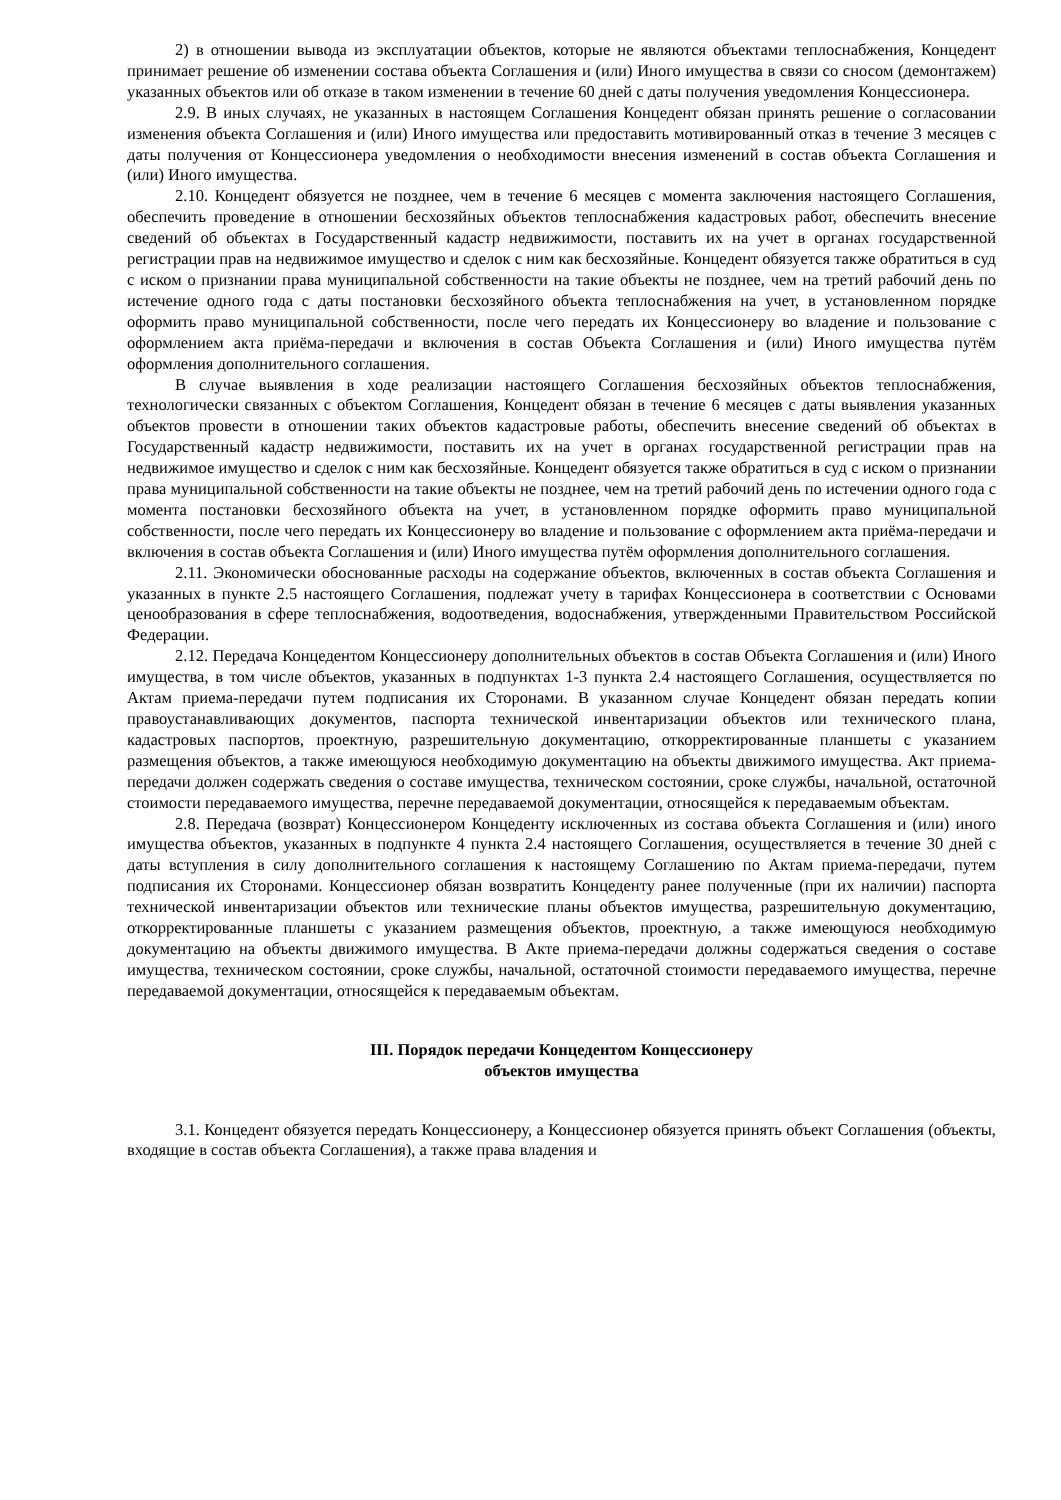2) в отношении вывода из эксплуатации объектов, которые не являются объектами теплоснабжения, Концедент принимает решение об изменении состава объекта Соглашения и (или) Иного имущества в связи со сносом (демонтажем) указанных объектов или об отказе в таком изменении в течение 60 дней с даты получения уведомления Концессионера.
2.9. В иных случаях, не указанных в настоящем Соглашения Концедент обязан принять решение о согласовании изменения объекта Соглашения и (или) Иного имущества или предоставить мотивированный отказ в течение 3 месяцев с даты получения от Концессионера уведомления о необходимости внесения изменений в состав объекта Соглашения и (или) Иного имущества.
2.10. Концедент обязуется не позднее, чем в течение 6 месяцев с момента заключения настоящего Соглашения, обеспечить проведение в отношении бесхозяйных объектов теплоснабжения кадастровых работ, обеспечить внесение сведений об объектах в Государственный кадастр недвижимости, поставить их на учет в органах государственной регистрации прав на недвижимое имущество и сделок с ним как бесхозяйные. Концедент обязуется также обратиться в суд с иском о признании права муниципальной собственности на такие объекты не позднее, чем на третий рабочий день по истечение одного года с даты постановки бесхозяйного объекта теплоснабжения на учет, в установленном порядке оформить право муниципальной собственности, после чего передать их Концессионеру во владение и пользование с оформлением акта приёма-передачи и включения в состав Объекта Соглашения и (или) Иного имущества путём оформления дополнительного соглашения.
В случае выявления в ходе реализации настоящего Соглашения бесхозяйных объектов теплоснабжения, технологически связанных с объектом Соглашения, Концедент обязан в течение 6 месяцев с даты выявления указанных объектов провести в отношении таких объектов кадастровые работы, обеспечить внесение сведений об объектах в Государственный кадастр недвижимости, поставить их на учет в органах государственной регистрации прав на недвижимое имущество и сделок с ним как бесхозяйные. Концедент обязуется также обратиться в суд с иском о признании права муниципальной собственности на такие объекты не позднее, чем на третий рабочий день по истечении одного года с момента постановки бесхозяйного объекта на учет, в установленном порядке оформить право муниципальной собственности, после чего передать их Концессионеру во владение и пользование с оформлением акта приёма-передачи и включения в состав объекта Соглашения и (или) Иного имущества путём оформления дополнительного соглашения.
2.11. Экономически обоснованные расходы на содержание объектов, включенных в состав объекта Соглашения и указанных в пункте 2.5 настоящего Соглашения, подлежат учету в тарифах Концессионера в соответствии с Основами ценообразования в сфере теплоснабжения, водоотведения, водоснабжения, утвержденными Правительством Российской Федерации.
2.12. Передача Концедентом Концессионеру дополнительных объектов в состав Объекта Соглашения и (или) Иного имущества, в том числе объектов, указанных в подпунктах 1-3 пункта 2.4 настоящего Соглашения, осуществляется по Актам приема-передачи путем подписания их Сторонами. В указанном случае Концедент обязан передать копии правоустанавливающих документов, паспорта технической инвентаризации объектов или технического плана, кадастровых паспортов, проектную, разрешительную документацию, откорректированные планшеты с указанием размещения объектов, а также имеющуюся необходимую документацию на объекты движимого имущества. Акт приема-передачи должен содержать сведения о составе имущества, техническом состоянии, сроке службы, начальной, остаточной стоимости передаваемого имущества, перечне передаваемой документации, относящейся к передаваемым объектам.
2.8. Передача (возврат) Концессионером Концеденту исключенных из состава объекта Соглашения и (или) иного имущества объектов, указанных в подпункте 4 пункта 2.4 настоящего Соглашения, осуществляется в течение 30 дней с даты вступления в силу дополнительного соглашения к настоящему Соглашению по Актам приема-передачи, путем подписания их Сторонами. Концессионер обязан возвратить Концеденту ранее полученные (при их наличии) паспорта технической инвентаризации объектов или технические планы объектов имущества, разрешительную документацию, откорректированные планшеты с указанием размещения объектов, проектную, а также имеющуюся необходимую документацию на объекты движимого имущества. В Акте приема-передачи должны содержаться сведения о составе имущества, техническом состоянии, сроке службы, начальной, остаточной стоимости передаваемого имущества, перечне передаваемой документации, относящейся к передаваемым объектам.
III. Порядок передачи Концедентом Концессионеру
объектов имущества
3.1. Концедент обязуется передать Концессионеру, а Концессионер обязуется принять объект Соглашения (объекты, входящие в состав объекта Соглашения), а также права владения и